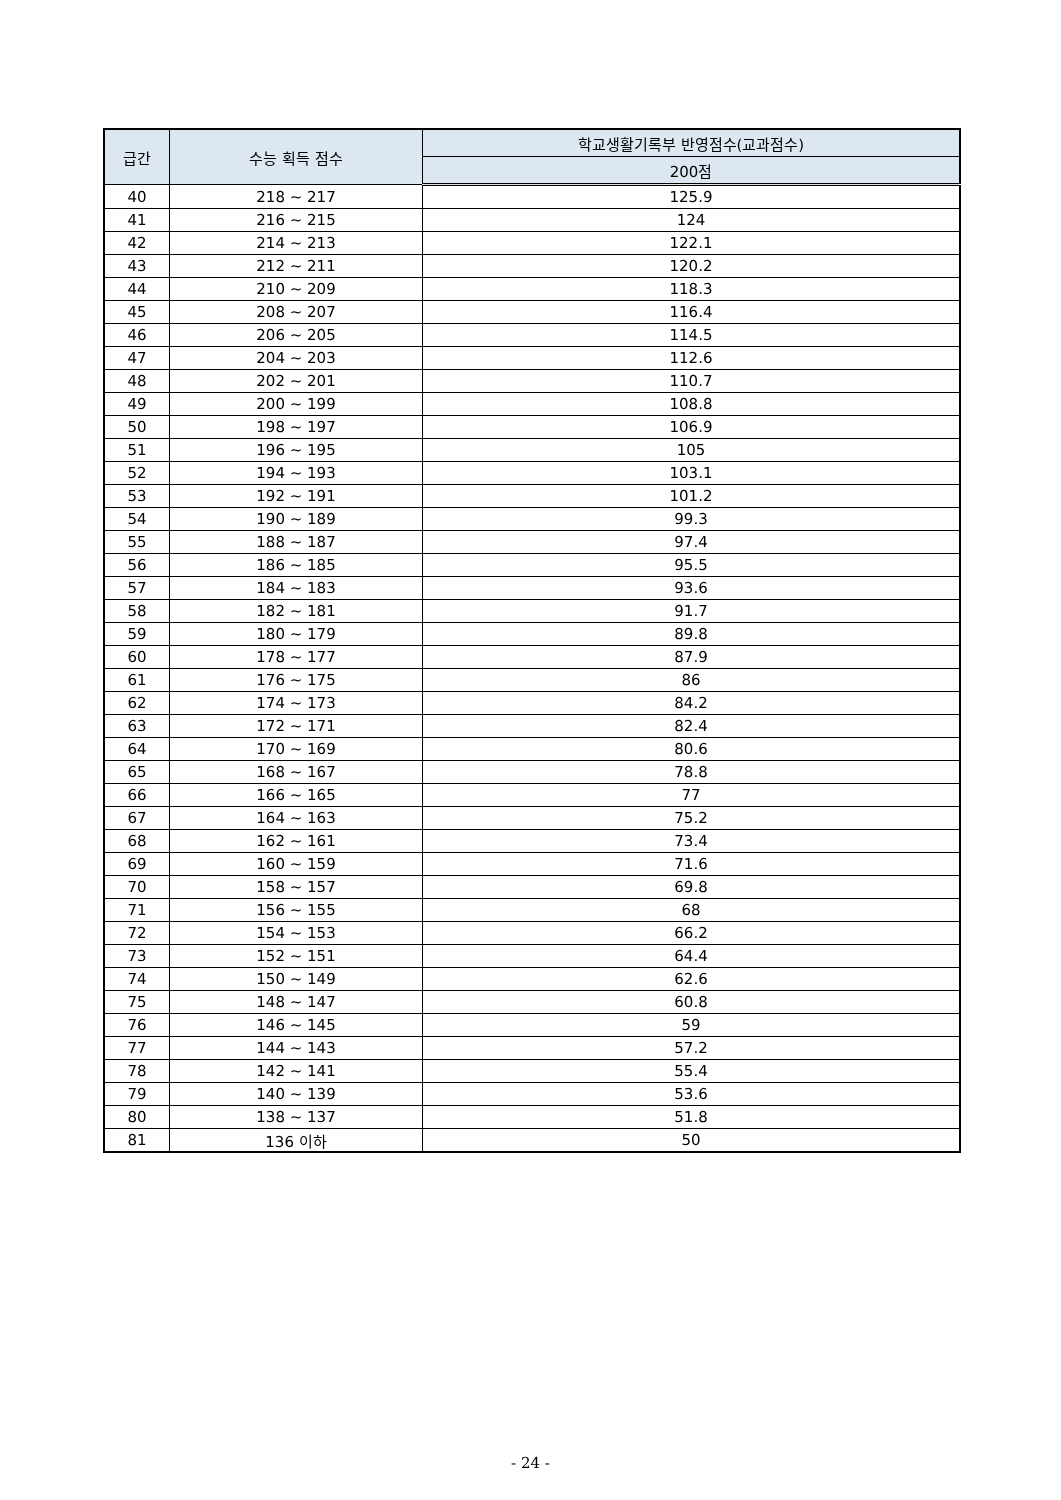| 급간 | 수능 획득 점수 | 학교생활기록부 반영점수(교과점수) |
| --- | --- | --- |
| | | 200점 |
| 40 | 218 ~ 217 | 125.9 |
| 41 | 216 ~ 215 | 124 |
| 42 | 214 ~ 213 | 122.1 |
| 43 | 212 ~ 211 | 120.2 |
| 44 | 210 ~ 209 | 118.3 |
| 45 | 208 ~ 207 | 116.4 |
| 46 | 206 ~ 205 | 114.5 |
| 47 | 204 ~ 203 | 112.6 |
| 48 | 202 ~ 201 | 110.7 |
| 49 | 200 ~ 199 | 108.8 |
| 50 | 198 ~ 197 | 106.9 |
| 51 | 196 ~ 195 | 105 |
| 52 | 194 ~ 193 | 103.1 |
| 53 | 192 ~ 191 | 101.2 |
| 54 | 190 ~ 189 | 99.3 |
| 55 | 188 ~ 187 | 97.4 |
| 56 | 186 ~ 185 | 95.5 |
| 57 | 184 ~ 183 | 93.6 |
| 58 | 182 ~ 181 | 91.7 |
| 59 | 180 ~ 179 | 89.8 |
| 60 | 178 ~ 177 | 87.9 |
| 61 | 176 ~ 175 | 86 |
| 62 | 174 ~ 173 | 84.2 |
| 63 | 172 ~ 171 | 82.4 |
| 64 | 170 ~ 169 | 80.6 |
| 65 | 168 ~ 167 | 78.8 |
| 66 | 166 ~ 165 | 77 |
| 67 | 164 ~ 163 | 75.2 |
| 68 | 162 ~ 161 | 73.4 |
| 69 | 160 ~ 159 | 71.6 |
| 70 | 158 ~ 157 | 69.8 |
| 71 | 156 ~ 155 | 68 |
| 72 | 154 ~ 153 | 66.2 |
| 73 | 152 ~ 151 | 64.4 |
| 74 | 150 ~ 149 | 62.6 |
| 75 | 148 ~ 147 | 60.8 |
| 76 | 146 ~ 145 | 59 |
| 77 | 144 ~ 143 | 57.2 |
| 78 | 142 ~ 141 | 55.4 |
| 79 | 140 ~ 139 | 53.6 |
| 80 | 138 ~ 137 | 51.8 |
| 81 | 136 이하 | 50 |
- 24 -